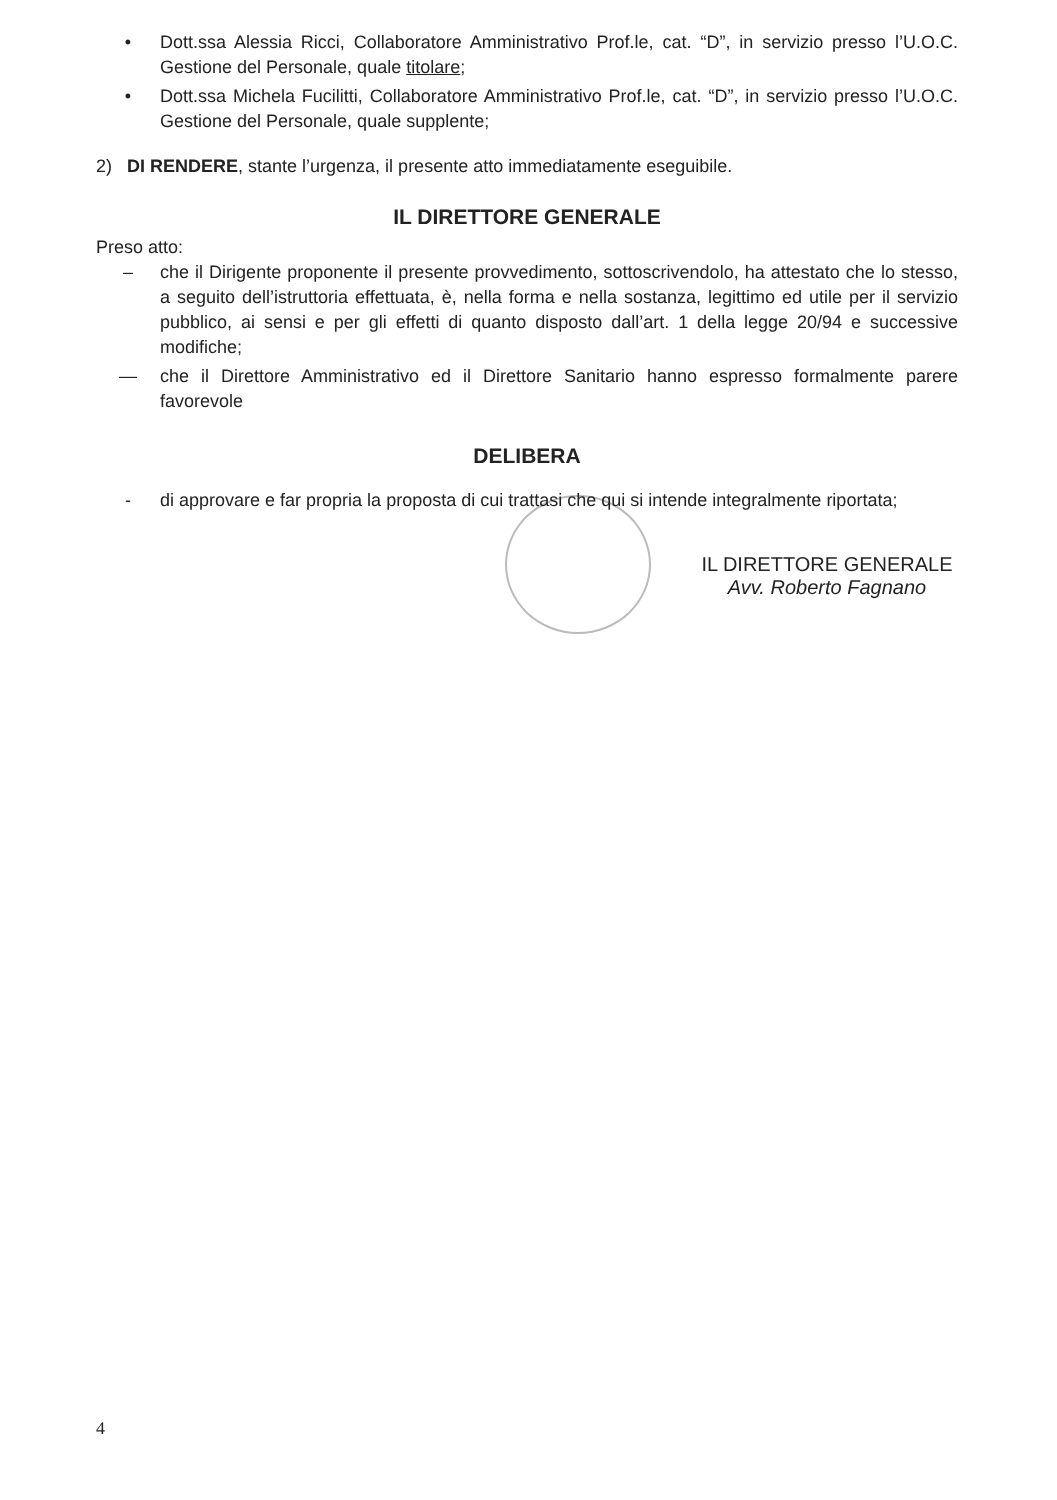• Dott.ssa Alessia Ricci, Collaboratore Amministrativo Prof.le, cat. “D”, in servizio presso l’U.O.C. Gestione del Personale, quale titolare;
• Dott.ssa Michela Fucilitti, Collaboratore Amministrativo Prof.le, cat. “D”, in servizio presso l’U.O.C. Gestione del Personale, quale supplente;
2) DI RENDERE, stante l’urgenza, il presente atto immediatamente eseguibile.
IL DIRETTORE GENERALE
Preso atto:
– che il Dirigente proponente il presente provvedimento, sottoscrivendolo, ha attestato che lo stesso, a seguito dell’istruttoria effettuata, è, nella forma e nella sostanza, legittimo ed utile per il servizio pubblico, ai sensi e per gli effetti di quanto disposto dall’art. 1 della legge 20/94 e successive modifiche;
— che il Direttore Amministrativo ed il Direttore Sanitario hanno espresso formalmente parere favorevole
DELIBERA
- di approvare e far propria la proposta di cui trattasi che qui si intende integralmente riportata;
IL DIRETTORE GENERALE
Avv. Roberto Fagnano
4